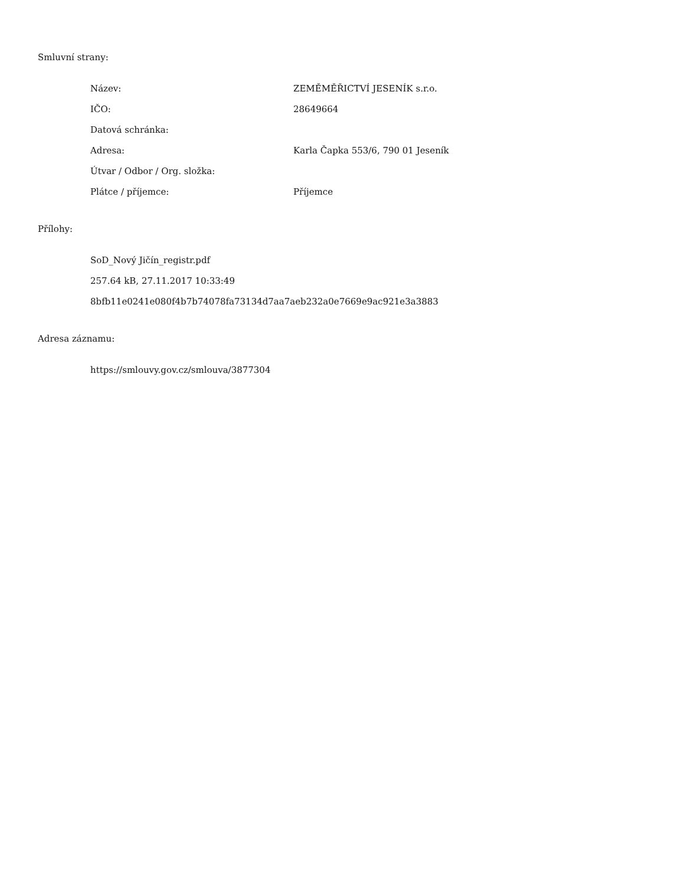Smluvní strany:
| Název: | ZEMĚMĚŘICTVÍ JESENÍK s.r.o. |
| IČO: | 28649664 |
| Datová schránka: | |
| Adresa: | Karla Čapka 553/6, 790 01 Jeseník |
| Útvar / Odbor / Org. složka: | |
| Plátce / příjemce: | Příjemce |
Přílohy:
SoD_Nový Jičín_registr.pdf
257.64 kB, 27.11.2017 10:33:49
8bfb11e0241e080f4b7b74078fa73134d7aa7aeb232a0e7669e9ac921e3a3883
Adresa záznamu:
https://smlouvy.gov.cz/smlouva/3877304